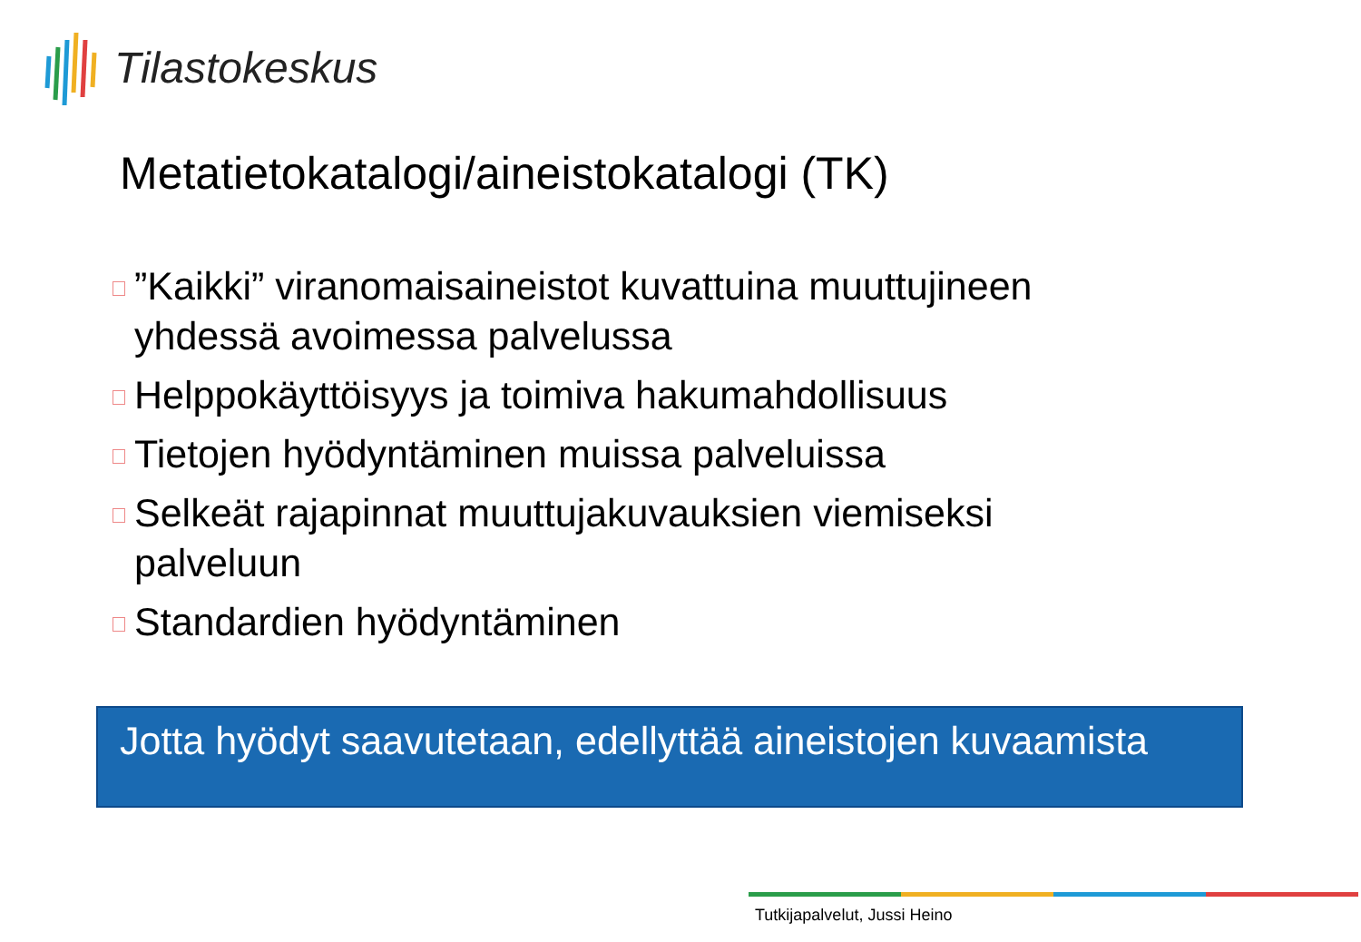Tilastokeskus
Metatietokatalogi/aineistokatalogi (TK)
”Kaikki” viranomaisaineistot kuvattuina muuttujineen yhdessä avoimessa palvelussa
Helppokäyttöisyys ja toimiva hakumahdollisuus
Tietojen hyödyntäminen muissa palveluissa
Selkeät rajapinnat muuttujakuvauksien viemiseksi palveluun
Standardien hyödyntäminen
Jotta hyödyt saavutetaan, edellyttää aineistojen kuvaamista
Tutkijapalvelut, Jussi Heino